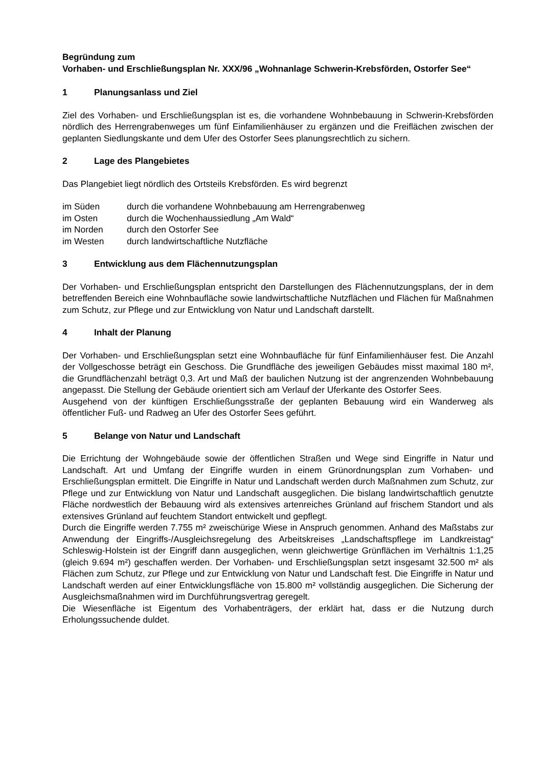Begründung zum
Vorhaben- und Erschließungsplan Nr. XXX/96 „Wohnanlage Schwerin-Krebsförden, Ostorfer See“
1 Planungsanlass und Ziel
Ziel des Vorhaben- und Erschließungsplan ist es, die vorhandene Wohnbebauung in Schwerin-Krebsförden nördlich des Herrengrabenweges um fünf Einfamilienhäuser zu ergänzen und die Freiflächen zwischen der geplanten Siedlungskante und dem Ufer des Ostorfer Sees planungsrechtlich zu sichern.
2 Lage des Plangebietes
Das Plangebiet liegt nördlich des Ortsteils Krebsförden. Es wird begrenzt
im Süden durch die vorhandene Wohnbebauung am Herrengrabenweg
im Osten durch die Wochenhaussiedlung „Am Wald“
im Norden durch den Ostorfer See
im Westen durch landwirtschaftliche Nutzfläche
3 Entwicklung aus dem Flächennutzungsplan
Der Vorhaben- und Erschließungsplan entspricht den Darstellungen des Flächennutzungsplans, der in dem betreffenden Bereich eine Wohnbaufläche sowie landwirtschaftliche Nutzflächen und Flächen für Maßnahmen zum Schutz, zur Pflege und zur Entwicklung von Natur und Landschaft darstellt.
4 Inhalt der Planung
Der Vorhaben- und Erschließungsplan setzt eine Wohnbaufläche für fünf Einfamilienhäuser fest. Die Anzahl der Vollgeschosse beträgt ein Geschoss. Die Grundfläche des jeweiligen Gebäudes misst maximal 180 m², die Grundflächenzahl beträgt 0,3. Art und Maß der baulichen Nutzung ist der angrenzenden Wohnbebauung angepasst. Die Stellung der Gebäude orientiert sich am Verlauf der Uferkante des Ostorfer Sees.
Ausgehend von der künftigen Erschließungsstraße der geplanten Bebauung wird ein Wanderweg als öffentlicher Fuß- und Radweg an Ufer des Ostorfer Sees geführt.
5 Belange von Natur und Landschaft
Die Errichtung der Wohngebäude sowie der öffentlichen Straßen und Wege sind Eingriffe in Natur und Landschaft. Art und Umfang der Eingriffe wurden in einem Grünordnungsplan zum Vorhaben- und Erschließungsplan ermittelt. Die Eingriffe in Natur und Landschaft werden durch Maßnahmen zum Schutz, zur Pflege und zur Entwicklung von Natur und Landschaft ausgeglichen. Die bislang landwirtschaftlich genutzte Fläche nordwestlich der Bebauung wird als extensives artenreiches Grünland auf frischem Standort und als extensives Grünland auf feuchtem Standort entwickelt und gepflegt.
Durch die Eingriffe werden 7.755 m² zweischürige Wiese in Anspruch genommen. Anhand des Maßstabs zur Anwendung der Eingriffs-/Ausgleichsregelung des Arbeitskreises „Landschaftspflege im Landkreistag“ Schleswig-Holstein ist der Eingriff dann ausgeglichen, wenn gleichwertige Grünflächen im Verhältnis 1:1,25 (gleich 9.694 m²) geschaffen werden. Der Vorhaben- und Erschließungsplan setzt insgesamt 32.500 m² als Flächen zum Schutz, zur Pflege und zur Entwicklung von Natur und Landschaft fest. Die Eingriffe in Natur und Landschaft werden auf einer Entwicklungsfläche von 15.800 m² vollständig ausgeglichen. Die Sicherung der Ausgleichsmaßnahmen wird im Durchführungsvertrag geregelt.
Die Wiesenfläche ist Eigentum des Vorhabenträgers, der erklärt hat, dass er die Nutzung durch Erholungssuchende duldet.